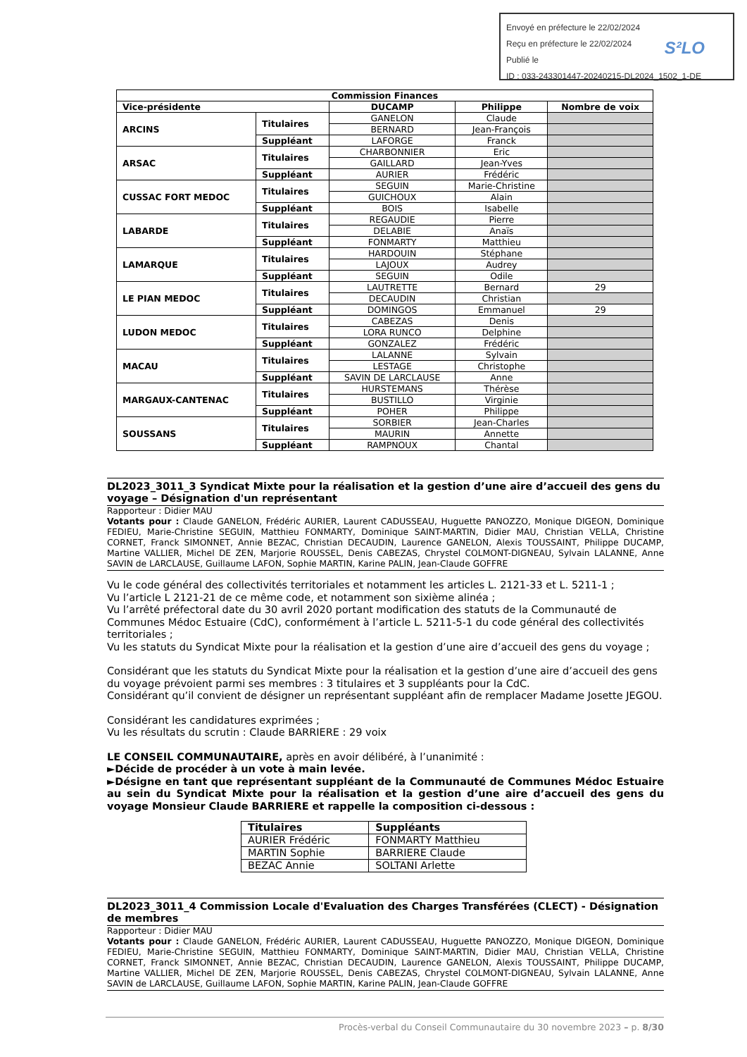Envoyé en préfecture le 22/02/2024
Reçu en préfecture le 22/02/2024
Publié le
ID : 033-243301447-20240215-DL2024_1502_1-DE
S²LO
| Commission Finances | | | | |
| --- | --- | --- | --- | --- |
| Vice-présidente | | DUCAMP | Philippe | Nombre de voix |
| ARCINS | Titulaires | GANELON | Claude | |
| | | BERNARD | Jean-François | |
| | Suppléant | LAFORGE | Franck | |
| ARSAC | Titulaires | CHARBONNIER | Eric | |
| | | GAILLARD | Jean-Yves | |
| | Suppléant | AURIER | Frédéric | |
| CUSSAC FORT MEDOC | Titulaires | SEGUIN | Marie-Christine | |
| | | GUICHOUX | Alain | |
| | Suppléant | BOIS | Isabelle | |
| LABARDE | Titulaires | REGAUDIE | Pierre | |
| | | DELABIE | Anaïs | |
| | Suppléant | FONMARTY | Matthieu | |
| LAMARQUE | Titulaires | HARDOUIN | Stéphane | |
| | | LAJOUX | Audrey | |
| | Suppléant | SEGUIN | Odile | |
| LE PIAN MEDOC | Titulaires | LAUTRETTE | Bernard | 29 |
| | | DECAUDIN | Christian | |
| | Suppléant | DOMINGOS | Emmanuel | 29 |
| LUDON MEDOC | Titulaires | CABEZAS | Denis | |
| | | LORA RUNCO | Delphine | |
| | Suppléant | GONZALEZ | Frédéric | |
| MACAU | Titulaires | LALANNE | Sylvain | |
| | | LESTAGE | Christophe | |
| | Suppléant | SAVIN DE LARCLAUSE | Anne | |
| MARGAUX-CANTENAC | Titulaires | HURSTEMANS | Thérèse | |
| | | BUSTILLO | Virginie | |
| | Suppléant | POHER | Philippe | |
| SOUSSANS | Titulaires | SORBIER | Jean-Charles | |
| | | MAURIN | Annette | |
| | Suppléant | RAMPNOUX | Chantal | |
DL2023_3011_3 Syndicat Mixte pour la réalisation et la gestion d’une aire d’accueil des gens du voyage – Désignation d'un représentant
Rapporteur : Didier MAU
Votants pour : Claude GANELON, Frédéric AURIER, Laurent CADUSSEAU, Huguette PANOZZO, Monique DIGEON, Dominique FEDIEU, Marie-Christine SEGUIN, Matthieu FONMARTY, Dominique SAINT-MARTIN, Didier MAU, Christian VELLA, Christine CORNET, Franck SIMONNET, Annie BEZAC, Christian DECAUDIN, Laurence GANELON, Alexis TOUSSAINT, Philippe DUCAMP, Martine VALLIER, Michel DE ZEN, Marjorie ROUSSEL, Denis CABEZAS, Chrystel COLMONT-DIGNEAU, Sylvain LALANNE, Anne SAVIN de LARCLAUSE, Guillaume LAFON, Sophie MARTIN, Karine PALIN, Jean-Claude GOFFRE
Vu le code général des collectivités territoriales et notamment les articles L. 2121-33 et L. 5211-1 ;
Vu l’article L 2121-21 de ce même code, et notamment son sixième alinéa ;
Vu l’arrêté préfectoral date du 30 avril 2020 portant modification des statuts de la Communauté de Communes Médoc Estuaire (CdC), conformément à l’article L. 5211-5-1 du code général des collectivités territoriales ;
Vu les statuts du Syndicat Mixte pour la réalisation et la gestion d’une aire d’accueil des gens du voyage ;
Considérant que les statuts du Syndicat Mixte pour la réalisation et la gestion d’une aire d’accueil des gens du voyage prévoient parmi ses membres : 3 titulaires et 3 suppléants pour la CdC.
Considérant qu’il convient de désigner un représentant suppléant afin de remplacer Madame Josette JEGOU.
Considérant les candidatures exprimées ;
Vu les résultats du scrutin : Claude BARRIERE : 29 voix
LE CONSEIL COMMUNAUTAIRE, après en avoir délibéré, à l’unanimité :
►Décide de procéder à un vote à main levée.
►Désigne en tant que représentant suppléant de la Communauté de Communes Médoc Estuaire au sein du Syndicat Mixte pour la réalisation et la gestion d’une aire d’accueil des gens du voyage Monsieur Claude BARRIERE et rappelle la composition ci-dessous :
| Titulaires | Suppléants |
| --- | --- |
| AURIER Frédéric | FONMARTY Matthieu |
| MARTIN Sophie | BARRIERE Claude |
| BEZAC Annie | SOLTANI Arlette |
DL2023_3011_4 Commission Locale d'Evaluation des Charges Transférées (CLECT) - Désignation de membres
Rapporteur : Didier MAU
Votants pour : Claude GANELON, Frédéric AURIER, Laurent CADUSSEAU, Huguette PANOZZO, Monique DIGEON, Dominique FEDIEU, Marie-Christine SEGUIN, Matthieu FONMARTY, Dominique SAINT-MARTIN, Didier MAU, Christian VELLA, Christine CORNET, Franck SIMONNET, Annie BEZAC, Christian DECAUDIN, Laurence GANELON, Alexis TOUSSAINT, Philippe DUCAMP, Martine VALLIER, Michel DE ZEN, Marjorie ROUSSEL, Denis CABEZAS, Chrystel COLMONT-DIGNEAU, Sylvain LALANNE, Anne SAVIN de LARCLAUSE, Guillaume LAFON, Sophie MARTIN, Karine PALIN, Jean-Claude GOFFRE
Procès-verbal du Conseil Communautaire du 30 novembre 2023 – p. 8/30